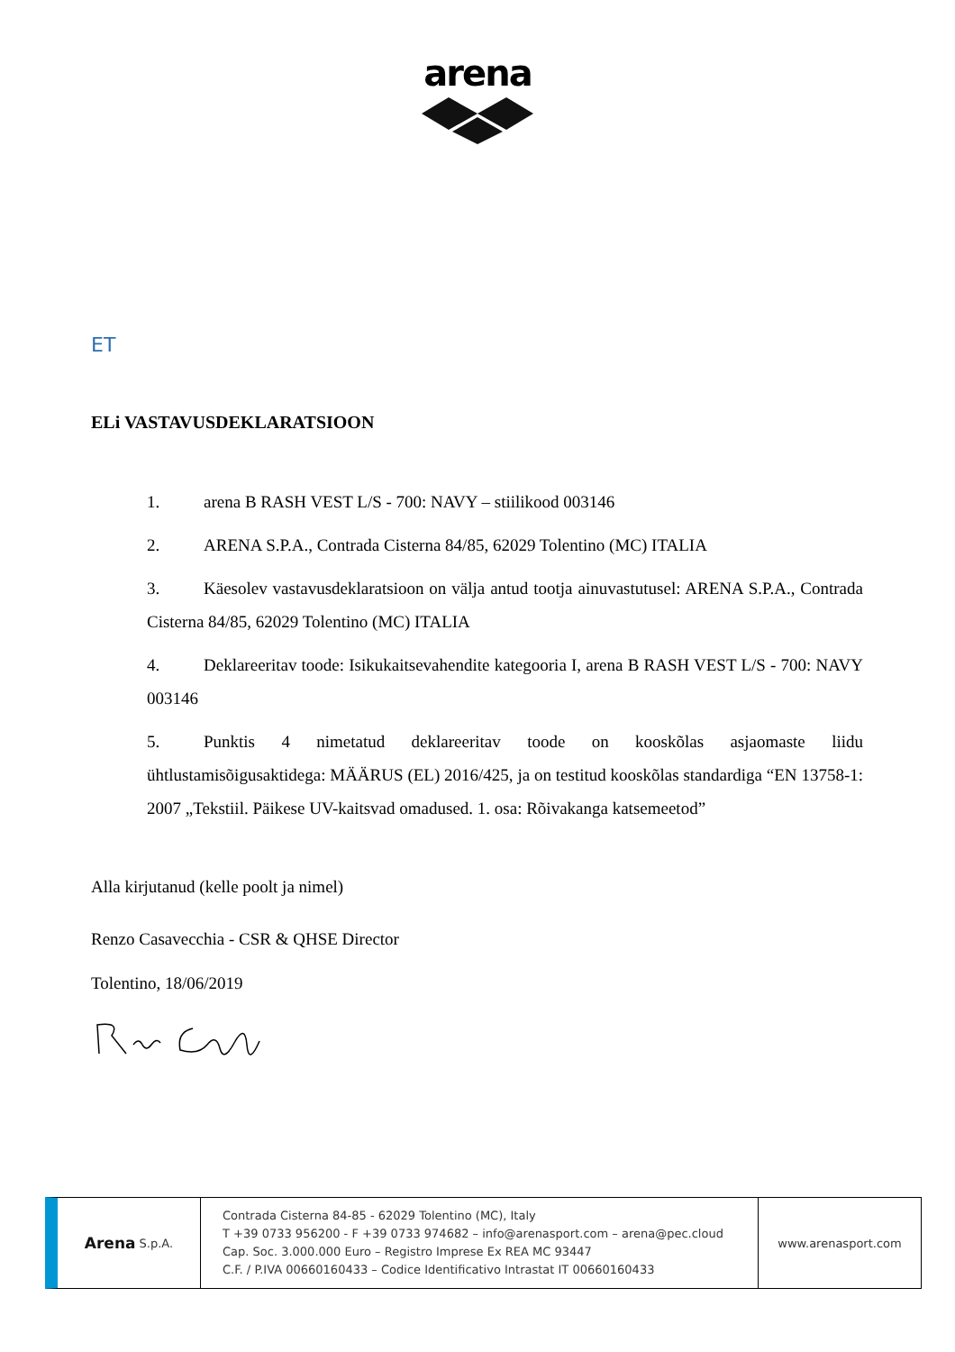arena
ET
ELi VASTAVUSDEKLARATSIOON
1. arena B RASH VEST L/S - 700: NAVY – stiilikood 003146
2. ARENA S.P.A., Contrada Cisterna 84/85, 62029 Tolentino (MC) ITALIA
3. Käesolev vastavusdeklaratsioon on välja antud tootja ainuvastutusel: ARENA S.P.A., Contrada Cisterna 84/85, 62029 Tolentino (MC) ITALIA
4. Deklareeritav toode: Isikukaitsevahendite kategooria I, arena B RASH VEST L/S - 700: NAVY 003146
5. Punktis 4 nimetatud deklareeritav toode on kooskõlas asjaomaste liidu ühtlustamisõigusaktidega: MÄÄRUS (EL) 2016/425, ja on testitud kooskõlas standardiga “EN 13758-1: 2007 „Tekstiil. Päikese UV-kaitsvad omadused. 1. osa: Rõivakanga katsemeetod”
Alla kirjutanud (kelle poolt ja nimel)
Renzo Casavecchia - CSR & QHSE Director
Tolentino, 18/06/2019
Arena S.p.A.
Contrada Cisterna 84-85 - 62029 Tolentino (MC), Italy
T +39 0733 956200 - F +39 0733 974682 – info@arenasport.com – arena@pec.cloud
Cap. Soc. 3.000.000 Euro – Registro Imprese Ex REA MC 93447
C.F. / P.IVA 00660160433 – Codice Identificativo Intrastat IT 00660160433
www.arenasport.com